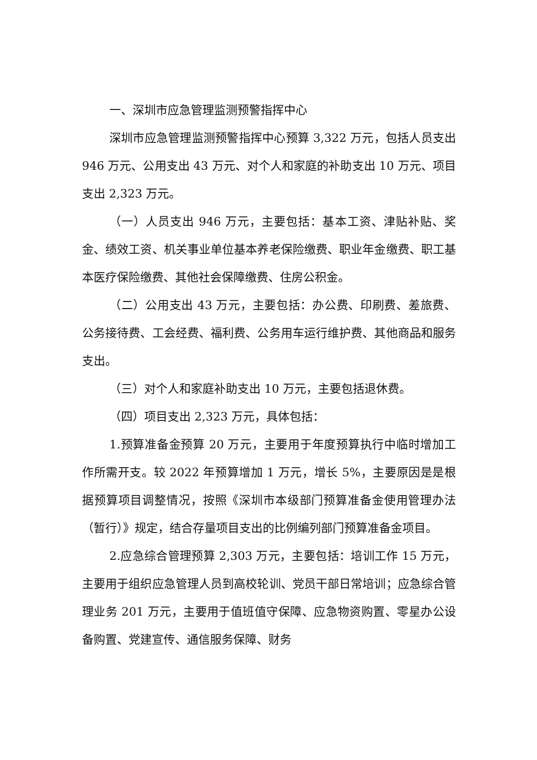一、深圳市应急管理监测预警指挥中心
深圳市应急管理监测预警指挥中心预算 3,322 万元，包括人员支出 946 万元、公用支出 43 万元、对个人和家庭的补助支出 10 万元、项目支出 2,323 万元。
（一）人员支出 946 万元，主要包括：基本工资、津贴补贴、奖金、绩效工资、机关事业单位基本养老保险缴费、职业年金缴费、职工基本医疗保险缴费、其他社会保障缴费、住房公积金。
（二）公用支出 43 万元，主要包括：办公费、印刷费、差旅费、公务接待费、工会经费、福利费、公务用车运行维护费、其他商品和服务支出。
（三）对个人和家庭补助支出 10 万元，主要包括退休费。
（四）项目支出 2,323 万元，具体包括：
1.预算准备金预算 20 万元，主要用于年度预算执行中临时增加工作所需开支。较 2022 年预算增加 1 万元，增长 5%，主要原因是是根据预算项目调整情况，按照《深圳市本级部门预算准备金使用管理办法（暂行）》规定，结合存量项目支出的比例编列部门预算准备金项目。
2.应急综合管理预算 2,303 万元，主要包括：培训工作 15 万元，主要用于组织应急管理人员到高校轮训、党员干部日常培训；应急综合管理业务 201 万元，主要用于值班值守保障、应急物资购置、零星办公设备购置、党建宣传、通信服务保障、财务